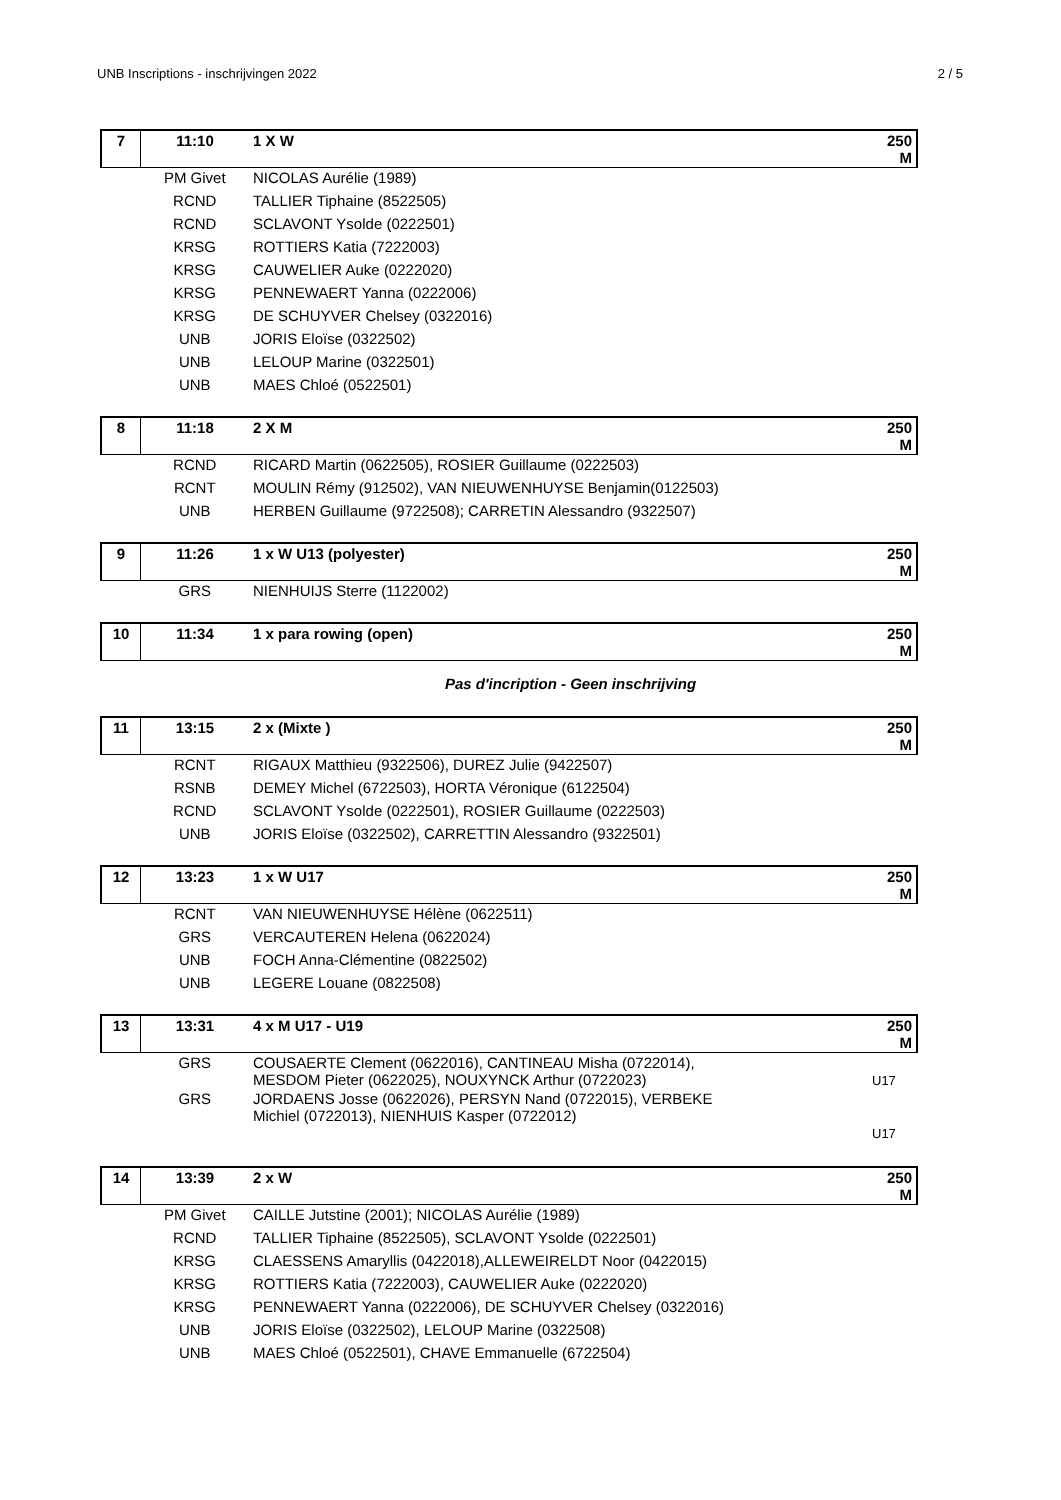UNB Inscriptions - inschrijvingen 2022 2 / 5
| 7 | 11:10 | 1 X W | 250 M |
| | PM Givet | NICOLAS Aurélie (1989) | |
| | RCND | TALLIER Tiphaine (8522505) | |
| | RCND | SCLAVONT Ysolde (0222501) | |
| | KRSG | ROTTIERS Katia (7222003) | |
| | KRSG | CAUWELIER Auke (0222020) | |
| | KRSG | PENNEWAERT Yanna (0222006) | |
| | KRSG | DE SCHUYVER Chelsey (0322016) | |
| | UNB | JORIS Eloïse (0322502) | |
| | UNB | LELOUP Marine (0322501) | |
| | UNB | MAES Chloé (0522501) | |
| 8 | 11:18 | 2 X M | 250 M |
| | RCND | RICARD Martin (0622505), ROSIER Guillaume (0222503) | |
| | RCNT | MOULIN Rémy (912502), VAN NIEUWENHUYSE Benjamin(0122503) | |
| | UNB | HERBEN Guillaume (9722508); CARRETIN Alessandro (9322507) | |
| 9 | 11:26 | 1 x W U13 (polyester) | 250 M |
| | GRS | NIENHUIJS Sterre (1122002) | |
| 10 | 11:34 | 1 x para rowing (open) | 250 M |
Pas d'incription - Geen inschrijving
| 11 | 13:15 | 2 x (Mixte ) | 250 M |
| | RCNT | RIGAUX Matthieu (9322506), DUREZ Julie (9422507) | |
| | RSNB | DEMEY Michel (6722503), HORTA Véronique (6122504) | |
| | RCND | SCLAVONT Ysolde (0222501), ROSIER Guillaume (0222503) | |
| | UNB | JORIS Eloïse (0322502), CARRETTIN Alessandro (9322501) | |
| 12 | 13:23 | 1 x W U17 | 250 M |
| | RCNT | VAN NIEUWENHUYSE Hélène (0622511) | |
| | GRS | VERCAUTEREN Helena (0622024) | |
| | UNB | FOCH Anna-Clémentine (0822502) | |
| | UNB | LEGERE Louane (0822508) | |
| 13 | 13:31 | 4 x M U17 - U19 | 250 M |
| | GRS | COUSAERTE Clement (0622016), CANTINEAU Misha (0722014), MESDOM Pieter (0622025), NOUXYNCK Arthur (0722023) | U17 |
| | GRS | JORDAENS Josse (0622026), PERSYN Nand (0722015), VERBEKE Michiel (0722013), NIENHUIS Kasper (0722012) | |
| | | | U17 |
| 14 | 13:39 | 2 x W | 250 M |
| | PM Givet | CAILLE Jutstine (2001); NICOLAS Aurélie (1989) | |
| | RCND | TALLIER Tiphaine (8522505), SCLAVONT Ysolde (0222501) | |
| | KRSG | CLAESSENS Amaryllis (0422018),ALLEWEIRELDT Noor (0422015) | |
| | KRSG | ROTTIERS Katia (7222003), CAUWELIER Auke (0222020) | |
| | KRSG | PENNEWAERT Yanna (0222006), DE SCHUYVER Chelsey (0322016) | |
| | UNB | JORIS Eloïse (0322502), LELOUP Marine (0322508) | |
| | UNB | MAES Chloé (0522501), CHAVE Emmanuelle (6722504) | |